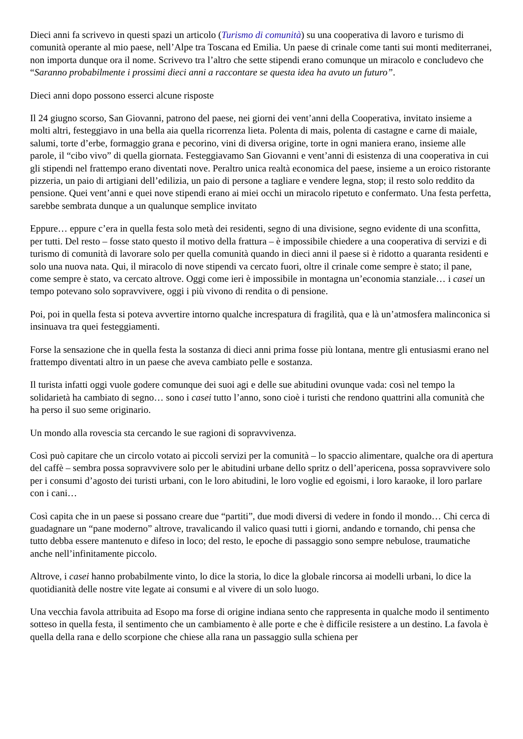Dieci anni fa scrivevo in questi spazi un articolo (Turismo di comunità) su una cooperativa di lavoro e turismo di comunità operante al mio paese, nell’Alpe tra Toscana ed Emilia. Un paese di crinale come tanti sui monti mediterranei, non importa dunque ora il nome. Scrivevo tra l’altro che sette stipendi erano comunque un miracolo e concludevo che “Saranno probabilmente i prossimi dieci anni a raccontare se questa idea ha avuto un futuro”.
Dieci anni dopo possono esserci alcune risposte
Il 24 giugno scorso, San Giovanni, patrono del paese, nei giorni dei vent’anni della Cooperativa, invitato insieme a molti altri, festeggiavo in una bella aia quella ricorrenza lieta. Polenta di mais, polenta di castagne e carne di maiale, salumi, torte d’erbe, formaggio grana e pecorino, vini di diversa origine, torte in ogni maniera erano, insieme alle parole, il “cibo vivo” di quella giornata. Festeggiavamo San Giovanni e vent’anni di esistenza di una cooperativa in cui gli stipendi nel frattempo erano diventati nove. Peraltro unica realtà economica del paese, insieme a un eroico ristorante pizzeria, un paio di artigiani dell’edilizia, un paio di persone a tagliare e vendere legna, stop; il resto solo reddito da pensione. Quei vent’anni e quei nove stipendi erano ai miei occhi un miracolo ripetuto e confermato. Una festa perfetta, sarebbe sembrata dunque a un qualunque semplice invitato
Eppure… eppure c’era in quella festa solo metà dei residenti, segno di una divisione, segno evidente di una sconfitta, per tutti. Del resto – fosse stato questo il motivo della frattura – è impossibile chiedere a una cooperativa di servizi e di turismo di comunità di lavorare solo per quella comunità quando in dieci anni il paese si è ridotto a quaranta residenti e solo una nuova nata. Qui, il miracolo di nove stipendi va cercato fuori, oltre il crinale come sempre è stato; il pane, come sempre è stato, va cercato altrove. Oggi come ieri è impossibile in montagna un’economia stanziale… i casei un tempo potevano solo sopravvivere, oggi i più vivono di rendita o di pensione.
Poi, poi in quella festa si poteva avvertire intorno qualche increspatura di fragilità, qua e là un’atmosfera malinconica si insinuava tra quei festeggiamenti.
Forse la sensazione che in quella festa la sostanza di dieci anni prima fosse più lontana, mentre gli entusiasmi erano nel frattempo diventati altro in un paese che aveva cambiato pelle e sostanza.
Il turista infatti oggi vuole godere comunque dei suoi agi e delle sue abitudini ovunque vada: così nel tempo la solidarietà ha cambiato di segno… sono i casei tutto l’anno, sono cioè i turisti che rendono quattrini alla comunità che ha perso il suo seme originario.
Un mondo alla rovescia sta cercando le sue ragioni di sopravvivenza.
Così può capitare che un circolo votato ai piccoli servizi per la comunità – lo spaccio alimentare, qualche ora di apertura del caffè – sembra possa sopravvivere solo per le abitudini urbane dello spritz o dell’apericena, possa sopravvivere solo per i consumi d’agosto dei turisti urbani, con le loro abitudini, le loro voglie ed egoismi, i loro karaoke, il loro parlare con i cani…
Così capita che in un paese si possano creare due “partiti”, due modi diversi di vedere in fondo il mondo… Chi cerca di guadagnare un “pane moderno” altrove, travalicando il valico quasi tutti i giorni, andando e tornando, chi pensa che tutto debba essere mantenuto e difeso in loco; del resto, le epoche di passaggio sono sempre nebulose, traumatiche anche nell’infinitamente piccolo.
Altrove, i casei hanno probabilmente vinto, lo dice la storia, lo dice la globale rincorsa ai modelli urbani, lo dice la quotidianità delle nostre vite legate ai consumi e al vivere di un solo luogo.
Una vecchia favola attribuita ad Esopo ma forse di origine indiana sento che rappresenta in qualche modo il sentimento sotteso in quella festa, il sentimento che un cambiamento è alle porte e che è difficile resistere a un destino. La favola è quella della rana e dello scorpione che chiese alla rana un passaggio sulla schiena per